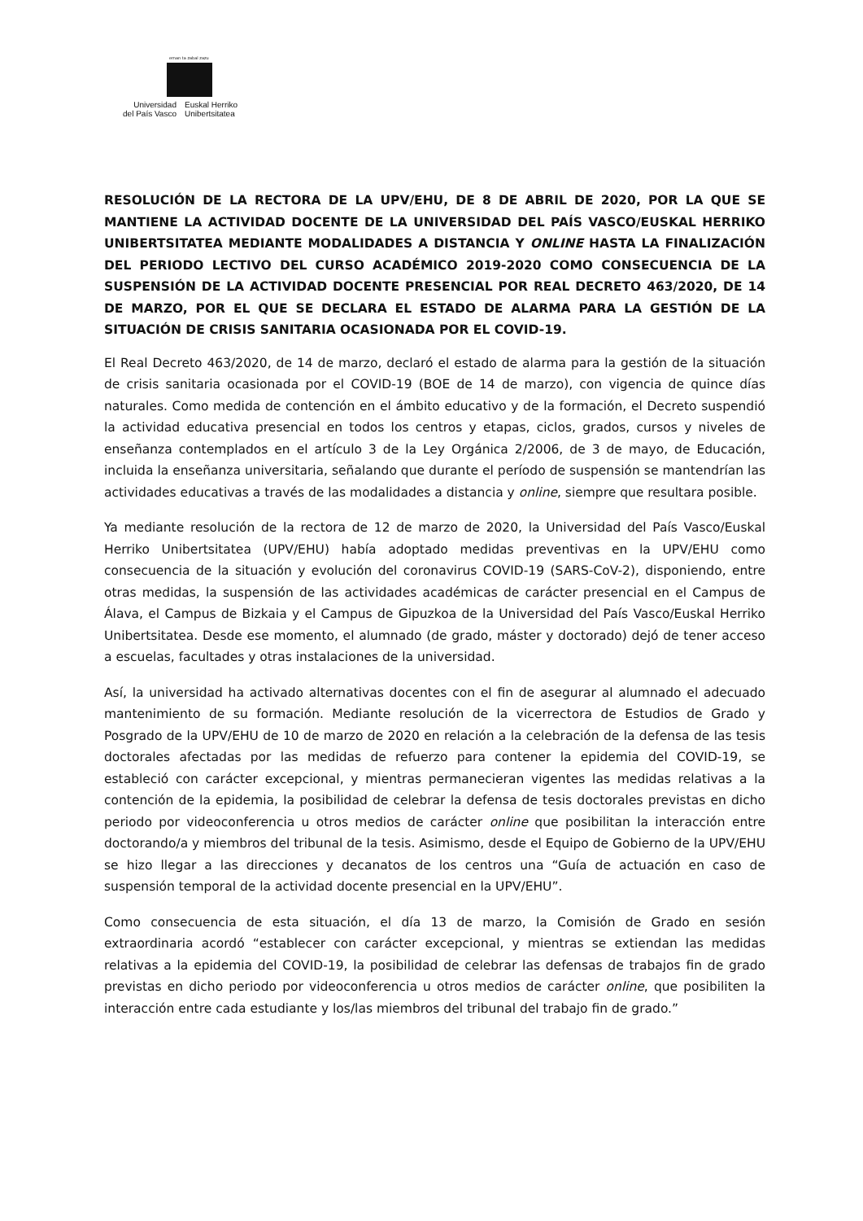eman ta zabal zazu
Universidad
del País Vasco
Euskal Herriko
Unibertsitatea
RESOLUCIÓN DE LA RECTORA DE LA UPV/EHU, DE 8 DE ABRIL DE 2020, POR LA QUE SE MANTIENE LA ACTIVIDAD DOCENTE DE LA UNIVERSIDAD DEL PAÍS VASCO/EUSKAL HERRIKO UNIBERTSITATEA MEDIANTE MODALIDADES A DISTANCIA Y ONLINE HASTA LA FINALIZACIÓN DEL PERIODO LECTIVO DEL CURSO ACADÉMICO 2019-2020 COMO CONSECUENCIA DE LA SUSPENSIÓN DE LA ACTIVIDAD DOCENTE PRESENCIAL POR REAL DECRETO 463/2020, DE 14 DE MARZO, POR EL QUE SE DECLARA EL ESTADO DE ALARMA PARA LA GESTIÓN DE LA SITUACIÓN DE CRISIS SANITARIA OCASIONADA POR EL COVID-19.
El Real Decreto 463/2020, de 14 de marzo, declaró el estado de alarma para la gestión de la situación de crisis sanitaria ocasionada por el COVID-19 (BOE de 14 de marzo), con vigencia de quince días naturales. Como medida de contención en el ámbito educativo y de la formación, el Decreto suspendió la actividad educativa presencial en todos los centros y etapas, ciclos, grados, cursos y niveles de enseñanza contemplados en el artículo 3 de la Ley Orgánica 2/2006, de 3 de mayo, de Educación, incluida la enseñanza universitaria, señalando que durante el período de suspensión se mantendrían las actividades educativas a través de las modalidades a distancia y online, siempre que resultara posible.
Ya mediante resolución de la rectora de 12 de marzo de 2020, la Universidad del País Vasco/Euskal Herriko Unibertsitatea (UPV/EHU) había adoptado medidas preventivas en la UPV/EHU como consecuencia de la situación y evolución del coronavirus COVID-19 (SARS-CoV-2), disponiendo, entre otras medidas, la suspensión de las actividades académicas de carácter presencial en el Campus de Álava, el Campus de Bizkaia y el Campus de Gipuzkoa de la Universidad del País Vasco/Euskal Herriko Unibertsitatea. Desde ese momento, el alumnado (de grado, máster y doctorado) dejó de tener acceso a escuelas, facultades y otras instalaciones de la universidad.
Así, la universidad ha activado alternativas docentes con el fin de asegurar al alumnado el adecuado mantenimiento de su formación. Mediante resolución de la vicerrectora de Estudios de Grado y Posgrado de la UPV/EHU de 10 de marzo de 2020 en relación a la celebración de la defensa de las tesis doctorales afectadas por las medidas de refuerzo para contener la epidemia del COVID-19, se estableció con carácter excepcional, y mientras permanecieran vigentes las medidas relativas a la contención de la epidemia, la posibilidad de celebrar la defensa de tesis doctorales previstas en dicho periodo por videoconferencia u otros medios de carácter online que posibilitan la interacción entre doctorando/a y miembros del tribunal de la tesis. Asimismo, desde el Equipo de Gobierno de la UPV/EHU se hizo llegar a las direcciones y decanatos de los centros una “Guía de actuación en caso de suspensión temporal de la actividad docente presencial en la UPV/EHU”.
Como consecuencia de esta situación, el día 13 de marzo, la Comisión de Grado en sesión extraordinaria acordó “establecer con carácter excepcional, y mientras se extiendan las medidas relativas a la epidemia del COVID-19, la posibilidad de celebrar las defensas de trabajos fin de grado previstas en dicho periodo por videoconferencia u otros medios de carácter online, que posibiliten la interacción entre cada estudiante y los/las miembros del tribunal del trabajo fin de grado.”